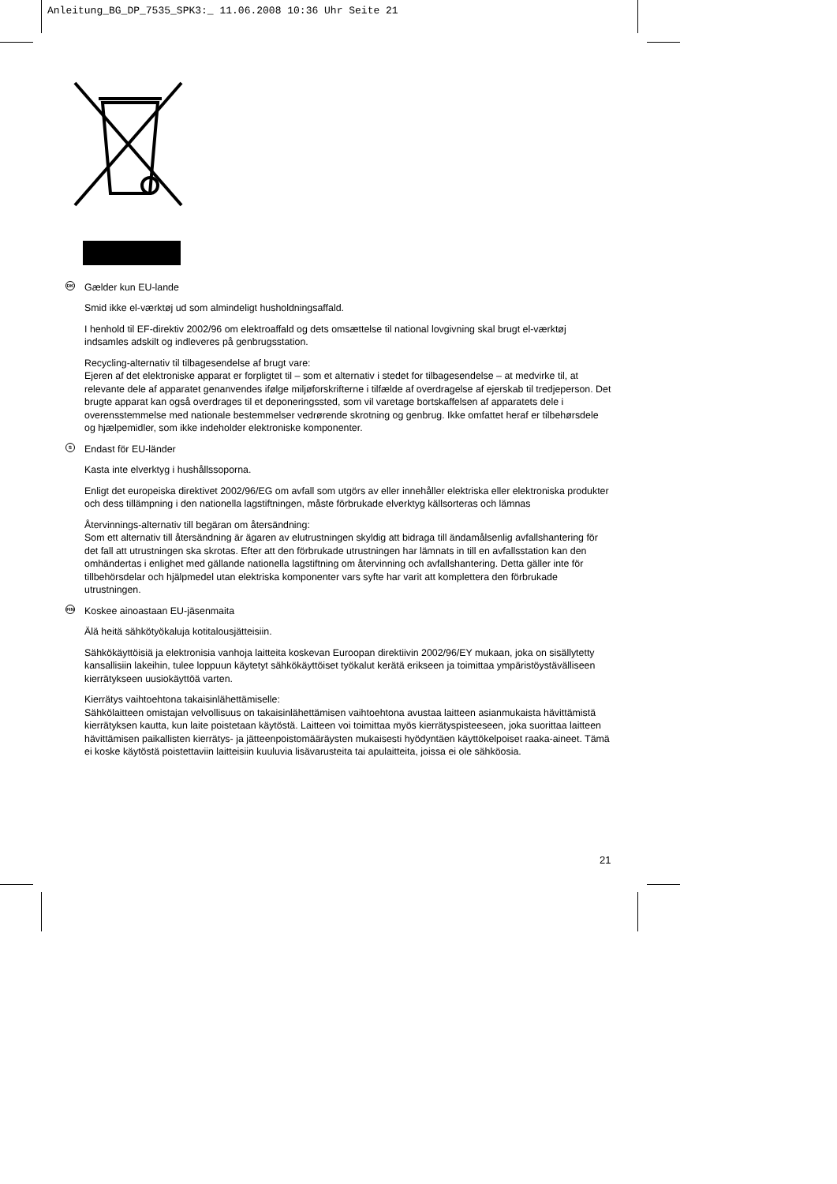Anleitung_BG_DP_7535_SPK3:_ 11.06.2008 10:36 Uhr Seite 21
DK
Gælder kun EU-lande
Smid ikke el-værktøj ud som almindeligt husholdningsaffald.
I henhold til EF-direktiv 2002/96 om elektroaffald og dets omsættelse til national lovgivning skal brugt el-værktøj indsamles adskilt og indleveres på genbrugsstation.
Recycling-alternativ til tilbagesendelse af brugt vare:
Ejeren af det elektroniske apparat er forpligtet til – som et alternativ i stedet for tilbagesendelse – at medvirke til, at relevante dele af apparatet genanvendes ifølge miljøforskrifterne i tilfælde af overdragelse af ejerskab til tredjeperson. Det brugte apparat kan også overdrages til et deponeringssted, som vil varetage bortskaffelsen af apparatets dele i overensstemmelse med nationale bestemmelser vedrørende skrotning og genbrug. Ikke omfattet heraf er tilbehørsdele og hjælpemidler, som ikke indeholder elektroniske komponenter.
S
Endast för EU-länder
Kasta inte elverktyg i hushållssoporna.
Enligt det europeiska direktivet 2002/96/EG om avfall som utgörs av eller innehåller elektriska eller elektroniska produkter och dess tillämpning i den nationella lagstiftningen, måste förbrukade elverktyg källsorteras och lämnas
Återvinnings-alternativ till begäran om återsändning:
Som ett alternativ till återsändning är ägaren av elutrustningen skyldig att bidraga till ändamålsenlig avfallshantering för det fall att utrustningen ska skrotas. Efter att den förbrukade utrustningen har lämnats in till en avfallsstation kan den omhändertas i enlighet med gällande nationella lagstiftning om återvinning och avfallshantering. Detta gäller inte för tillbehörsdelar och hjälpmedel utan elektriska komponenter vars syfte har varit att komplettera den förbrukade utrustningen.
FIN
Koskee ainoastaan EU-jäsenmaita
Älä heitä sähkötyökaluja kotitalousjätteisiin.
Sähkökäyttöisiä ja elektronisia vanhoja laitteita koskevan Euroopan direktiivin 2002/96/EY mukaan, joka on sisällytetty kansallisiin lakeihin, tulee loppuun käytetyt sähkökäyttöiset työkalut kerätä erikseen ja toimittaa ympäristöystävälliseen kierrätykseen uusiokäyttöä varten.
Kierrätys vaihtoehtona takaisinlähettämiselle:
Sähkölaitteen omistajan velvollisuus on takaisinlähettämisen vaihtoehtona avustaa laitteen asianmukaista hävittämistä kierrätyksen kautta, kun laite poistetaan käytöstä. Laitteen voi toimittaa myös kierrätyspisteeseen, joka suorittaa laitteen hävittämisen paikallisten kierrätys- ja jätteenpoistomääräysten mukaisesti hyödyntäen käyttökelpoiset raaka-aineet. Tämä ei koske käytöstä poistettaviin laitteisiin kuuluvia lisävarusteita tai apulaitteita, joissa ei ole sähköosia.
21